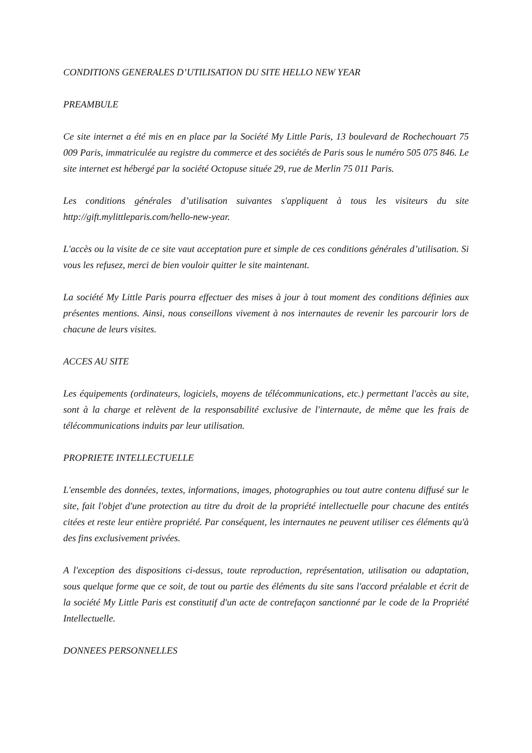CONDITIONS GENERALES D’UTILISATION DU SITE HELLO NEW YEAR
PREAMBULE
Ce site internet a été mis en en place par la Société My Little Paris, 13 boulevard de Rochechouart 75 009 Paris, immatriculée au registre du commerce et des sociétés de Paris sous le numéro 505 075 846. Le site internet est hébergé par la société Octopuse située 29, rue de Merlin 75 011 Paris.
Les conditions générales d’utilisation suivantes s'appliquent à tous les visiteurs du site http://gift.mylittleparis.com/hello-new-year.
L'accès ou la visite de ce site vaut acceptation pure et simple de ces conditions générales d’utilisation. Si vous les refusez, merci de bien vouloir quitter le site maintenant.
La société My Little Paris pourra effectuer des mises à jour à tout moment des conditions définies aux présentes mentions. Ainsi, nous conseillons vivement à nos internautes de revenir les parcourir lors de chacune de leurs visites.
ACCES AU SITE
Les équipements (ordinateurs, logiciels, moyens de télécommunications, etc.) permettant l'accès au site, sont à la charge et relèvent de la responsabilité exclusive de l'internaute, de même que les frais de télécommunications induits par leur utilisation.
PROPRIETE INTELLECTUELLE
L'ensemble des données, textes, informations, images, photographies ou tout autre contenu diffusé sur le site, fait l'objet d'une protection au titre du droit de la propriété intellectuelle pour chacune des entités citées et reste leur entière propriété. Par conséquent, les internautes ne peuvent utiliser ces éléments qu'à des fins exclusivement privées.
A l'exception des dispositions ci-dessus, toute reproduction, représentation, utilisation ou adaptation, sous quelque forme que ce soit, de tout ou partie des éléments du site sans l'accord préalable et écrit de la société My Little Paris est constitutif d'un acte de contrefaçon sanctionné par le code de la Propriété Intellectuelle.
DONNEES PERSONNELLES